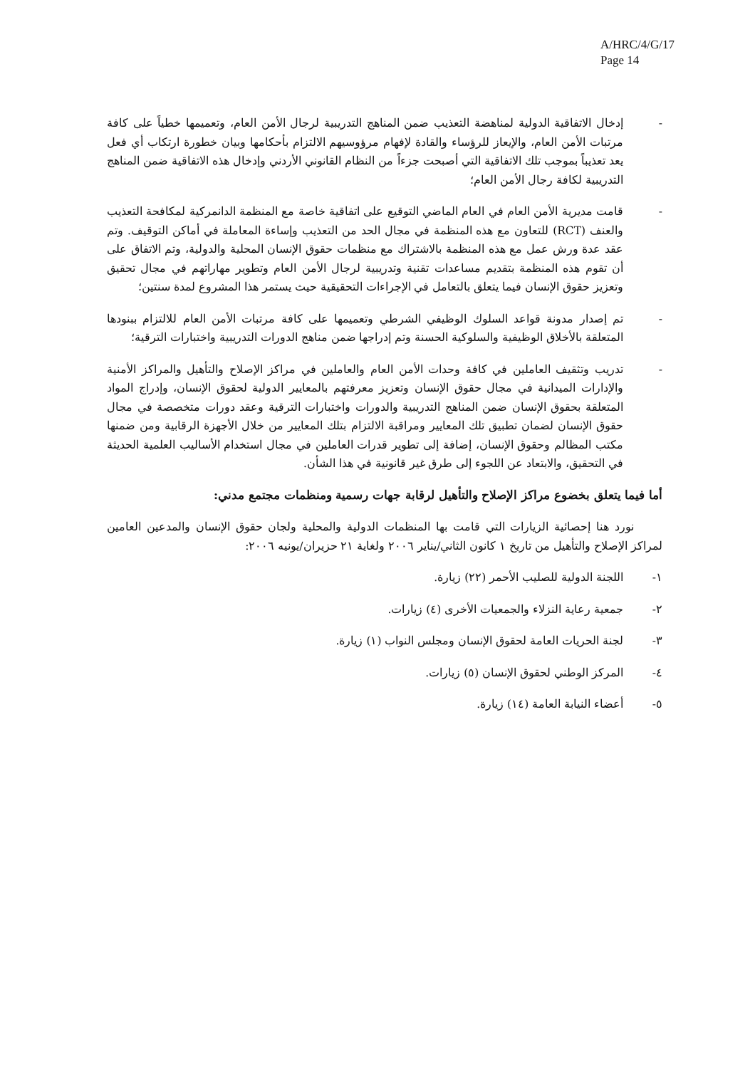A/HRC/4/G/17
Page 14
- إدخال الاتفاقية الدولية لمناهضة التعذيب ضمن المناهج التدريبية لرجال الأمن العام، وتعميمها خطياً على كافة مرتبات الأمن العام، والإيعاز للرؤساء والقادة لإفهام مرؤوسيهم الالتزام بأحكامها وبيان خطورة ارتكاب أي فعل يعد تعذيباً بموجب تلك الاتفاقية التي أصبحت جزءاً من النظام القانوني الأردني وإدخال هذه الاتفاقية ضمن المناهج التدريبية لكافة رجال الأمن العام؛
- قامت مديرية الأمن العام في العام الماضي التوقيع على اتفاقية خاصة مع المنظمة الدانمركية لمكافحة التعذيب والعنف (RCT) للتعاون مع هذه المنظمة في مجال الحد من التعذيب وإساءة المعاملة في أماكن التوقيف. وتم عقد عدة ورش عمل مع هذه المنظمة بالاشتراك مع منظمات حقوق الإنسان المحلية والدولية، وتم الاتفاق على أن تقوم هذه المنظمة بتقديم مساعدات تقنية وتدريبية لرجال الأمن العام وتطوير مهاراتهم في مجال تحقيق وتعزيز حقوق الإنسان فيما يتعلق بالتعامل في الإجراءات التحقيقية حيث يستمر هذا المشروع لمدة سنتين؛
- تم إصدار مدونة قواعد السلوك الوظيفي الشرطي وتعميمها على كافة مرتبات الأمن العام للالتزام ببنودها المتعلقة بالأخلاق الوظيفية والسلوكية الحسنة وتم إدراجها ضمن مناهج الدورات التدريبية واختبارات الترقية؛
- تدريب وتثقيف العاملين في كافة وحدات الأمن العام والعاملين في مراكز الإصلاح والتأهيل والمراكز الأمنية والإدارات الميدانية في مجال حقوق الإنسان وتعزيز معرفتهم بالمعايير الدولية لحقوق الإنسان، وإدراج المواد المتعلقة بحقوق الإنسان ضمن المناهج التدريبية والدورات واختبارات الترقية وعقد دورات متخصصة في مجال حقوق الإنسان لضمان تطبيق تلك المعايير ومراقبة الالتزام بتلك المعايير من خلال الأجهزة الرقابية ومن ضمنها مكتب المظالم وحقوق الإنسان، إضافة إلى تطوير قدرات العاملين في مجال استخدام الأساليب العلمية الحديثة في التحقيق، والابتعاد عن اللجوء إلى طرق غير قانونية في هذا الشأن.
أما فيما يتعلق بخضوع مراكز الإصلاح والتأهيل لرقابة جهات رسمية ومنظمات مجتمع مدني:
نورد هنا إحصائية الزيارات التي قامت بها المنظمات الدولية والمحلية ولجان حقوق الإنسان والمدعين العامين لمراكز الإصلاح والتأهيل من تاريخ ١ كانون الثاني/يناير ٢٠٠٦ ولغاية ٢١ حزيران/يونيه ٢٠٠٦:
١- اللجنة الدولية للصليب الأحمر (٢٢) زيارة.
٢- جمعية رعاية النزلاء والجمعيات الأخرى (٤) زيارات.
٣- لجنة الحريات العامة لحقوق الإنسان ومجلس النواب (١) زيارة.
٤- المركز الوطني لحقوق الإنسان (٥) زيارات.
٥- أعضاء النيابة العامة (١٤) زيارة.